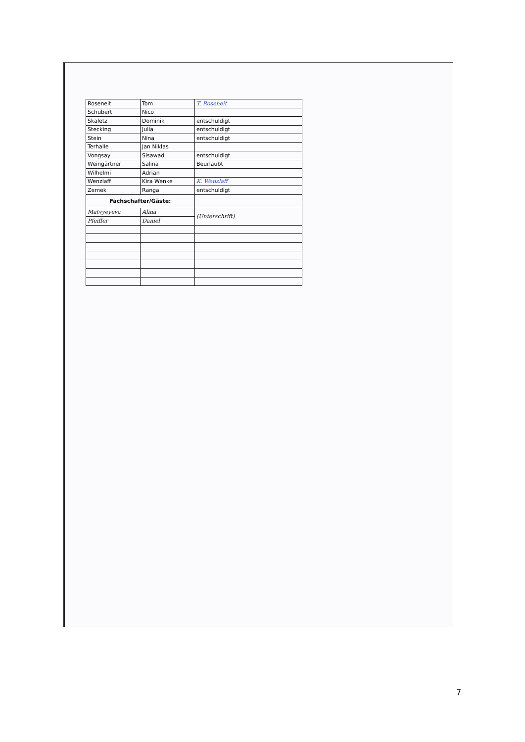| Roseneit | Tom | T. Roseneit |
| Schubert | Nico | |
| Skaletz | Dominik | entschuldigt |
| Stecking | Julia | entschuldigt |
| Stein | Nina | entschuldigt |
| Terhalle | Jan Niklas | |
| Vongsay | Sisawad | entschuldigt |
| Weingärtner | Salina | Beurlaubt |
| Wilhelmi | Adrian | |
| Wenzlaff | Kira Wenke | K. Wenzlaff |
| Zemek | Ranga | entschuldigt |
| Fachschafter/Gäste: | | |
| Matvyeyeva | Alina | (Unterschrift) |
| Pfeiffer | Daniel | |
7